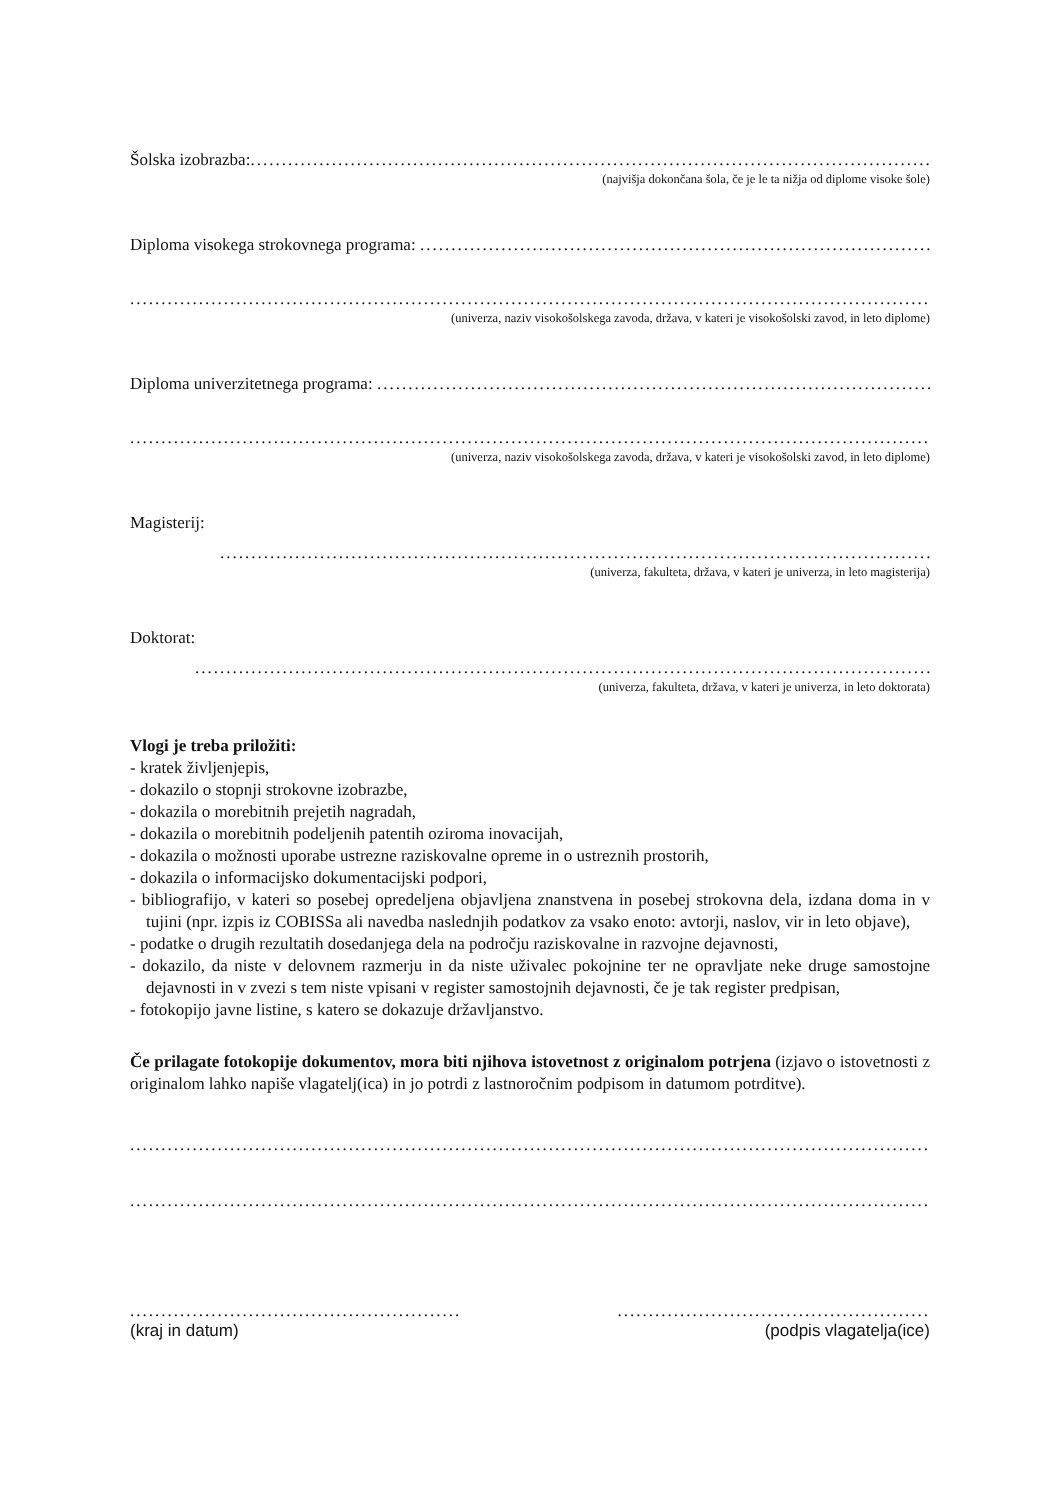Šolska izobrazba:..................................................................................................................................................................
(najvišja dokončana šola, če je le ta nižja od diplome visoke šole)
Diploma visokega strokovnega programa: ..................................................................................................................................................
......................................................................................................................................................................................
(univerza, naziv visokošolskega zavoda, država, v kateri je visokošolski zavod, in leto diplome)
Diploma univerzitetnega programa: ..................................................................................................................................................
......................................................................................................................................................................................
(univerza, naziv visokošolskega zavoda, država, v kateri je visokošolski zavod, in leto diplome)
Magisterij:
..............................................................................................................................................................
(univerza, fakulteta, država, v kateri je univerza, in leto magisterija)
Doktorat:
..............................................................................................................................................................
(univerza, fakulteta, država, v kateri je univerza, in leto doktorata)
Vlogi je treba priložiti:
- kratek življenjepis,
- dokazilo o stopnji strokovne izobrazbe,
- dokazila o morebitnih prejetih nagradah,
- dokazila o morebitnih podeljenih patentih oziroma inovacijah,
- dokazila o možnosti uporabe ustrezne raziskovalne opreme in o ustreznih prostorih,
- dokazila o informacijsko dokumentacijski podpori,
- bibliografijo, v kateri so posebej opredeljena objavljena znanstvena in posebej strokovna dela, izdana doma in v tujini (npr. izpis iz COBISSa ali navedba naslednjih podatkov za vsako enoto: avtorji, naslov, vir in leto objave),
- podatke o drugih rezultatih dosedanjega dela na področju raziskovalne in razvojne dejavnosti,
- dokazilo, da niste v delovnem razmerju in da niste uživalec pokojnine ter ne opravljate neke druge samostojne dejavnosti in v zvezi s tem niste vpisani v register samostojnih dejavnosti, če je tak register predpisan,
- fotokopijo javne listine, s katero se dokazuje državljanstvo.
Če prilagate fotokopije dokumentov, mora biti njihova istovetnost z originalom potrjena (izjavo o istovetnosti z originalom lahko napiše vlagatelj(ica) in jo potrdi z lastnoročnim podpisom in datumom potrditve).
......................................................................................................................................................................................
......................................................................................................................................................................................
.....................................................
(kraj in datum)
..................................................
(podpis vlagatelja(ice)